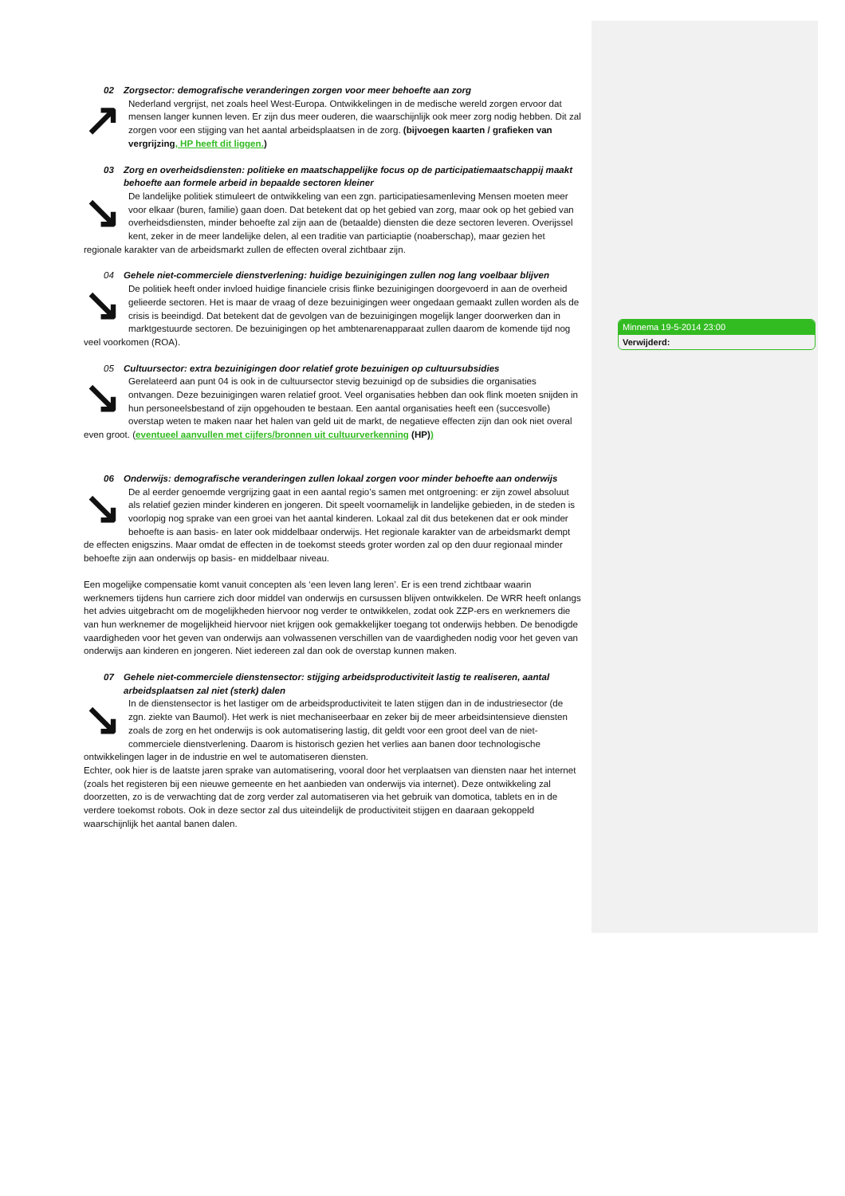02 Zorgsector: demografische veranderingen zorgen voor meer behoefte aan zorg
↗
Nederland vergrijst, net zoals heel West-Europa. Ontwikkelingen in de medische wereld zorgen ervoor dat mensen langer kunnen leven. Er zijn dus meer ouderen, die waarschijnlijk ook meer zorg nodig hebben. Dit zal zorgen voor een stijging van het aantal arbeidsplaatsen in de zorg. (bijvoegen kaarten / grafieken van vergrijzing, HP heeft dit liggen.)
03 Zorg en overheidsdiensten: politieke en maatschappelijke focus op de participatiemaatschappij maakt behoefte aan formele arbeid in bepaalde sectoren kleiner
↘
De landelijke politiek stimuleert de ontwikkeling van een zgn. participatiesamenleving Mensen moeten meer voor elkaar (buren, familie) gaan doen. Dat betekent dat op het gebied van zorg, maar ook op het gebied van overheidsdiensten, minder behoefte zal zijn aan de (betaalde) diensten die deze sectoren leveren. Overijssel kent, zeker in de meer landelijke delen, al een traditie van particiaptie (noaberschap), maar gezien het regionale karakter van de arbeidsmarkt zullen de effecten overal zichtbaar zijn.
04 Gehele niet-commerciele dienstverlening: huidige bezuinigingen zullen nog lang voelbaar blijven
↘
De politiek heeft onder invloed huidige financiele crisis flinke bezuinigingen doorgevoerd in aan de overheid gelieerde sectoren. Het is maar de vraag of deze bezuinigingen weer ongedaan gemaakt zullen worden als de crisis is beeindigd. Dat betekent dat de gevolgen van de bezuinigingen mogelijk langer doorwerken dan in marktgestuurde sectoren. De bezuinigingen op het ambtenarenapparaat zullen daarom de komende tijd nog veel voorkomen (ROA).
05 Cultuursector: extra bezuinigingen door relatief grote bezuinigen op cultuursubsidies
↘
Gerelateerd aan punt 04 is ook in de cultuursector stevig bezuinigd op de subsidies die organisaties ontvangen. Deze bezuinigingen waren relatief groot. Veel organisaties hebben dan ook flink moeten snijden in hun personeelsbestand of zijn opgehouden te bestaan. Een aantal organisaties heeft een (succesvolle) overstap weten te maken naar het halen van geld uit de markt, de negatieve effecten zijn dan ook niet overal even groot. (eventueel aanvullen met cijfers/bronnen uit cultuurverkenning (HP))
06 Onderwijs: demografische veranderingen zullen lokaal zorgen voor minder behoefte aan onderwijs
↘
De al eerder genoemde vergrijzing gaat in een aantal regio’s samen met ontgroening: er zijn zowel absoluut als relatief gezien minder kinderen en jongeren. Dit speelt voornamelijk in landelijke gebieden, in de steden is voorlopig nog sprake van een groei van het aantal kinderen. Lokaal zal dit dus betekenen dat er ook minder behoefte is aan basis- en later ook middelbaar onderwijs. Het regionale karakter van de arbeidsmarkt dempt de effecten enigszins. Maar omdat de effecten in de toekomst steeds groter worden zal op den duur regionaal minder behoefte zijn aan onderwijs op basis- en middelbaar niveau.
Een mogelijke compensatie komt vanuit concepten als ‘een leven lang leren’. Er is een trend zichtbaar waarin werknemers tijdens hun carriere zich door middel van onderwijs en cursussen blijven ontwikkelen. De WRR heeft onlangs het advies uitgebracht om de mogelijkheden hiervoor nog verder te ontwikkelen, zodat ook ZZP-ers en werknemers die van hun werknemer de mogelijkheid hiervoor niet krijgen ook gemakkelijker toegang tot onderwijs hebben. De benodigde vaardigheden voor het geven van onderwijs aan volwassenen verschillen van de vaardigheden nodig voor het geven van onderwijs aan kinderen en jongeren. Niet iedereen zal dan ook de overstap kunnen maken.
07 Gehele niet-commerciele dienstensector: stijging arbeidsproductiviteit lastig te realiseren, aantal arbeidsplaatsen zal niet (sterk) dalen
↘
In de dienstensector is het lastiger om de arbeidsproductiviteit te laten stijgen dan in de industriesector (de zgn. ziekte van Baumol). Het werk is niet mechaniseerbaar en zeker bij de meer arbeidsintensieve diensten zoals de zorg en het onderwijs is ook automatisering lastig, dit geldt voor een groot deel van de niet-commerciele dienstverlening. Daarom is historisch gezien het verlies aan banen door technologische ontwikkelingen lager in de industrie en wel te automatiseren diensten.
Echter, ook hier is de laatste jaren sprake van automatisering, vooral door het verplaatsen van diensten naar het internet (zoals het registeren bij een nieuwe gemeente en het aanbieden van onderwijs via internet). Deze ontwikkeling zal doorzetten, zo is de verwachting dat de zorg verder zal automatiseren via het gebruik van domotica, tablets en in de verdere toekomst robots. Ook in deze sector zal dus uiteindelijk de productiviteit stijgen en daaraan gekoppeld waarschijnlijk het aantal banen dalen.
Minnema 19-5-2014 23:00
Verwijderd: